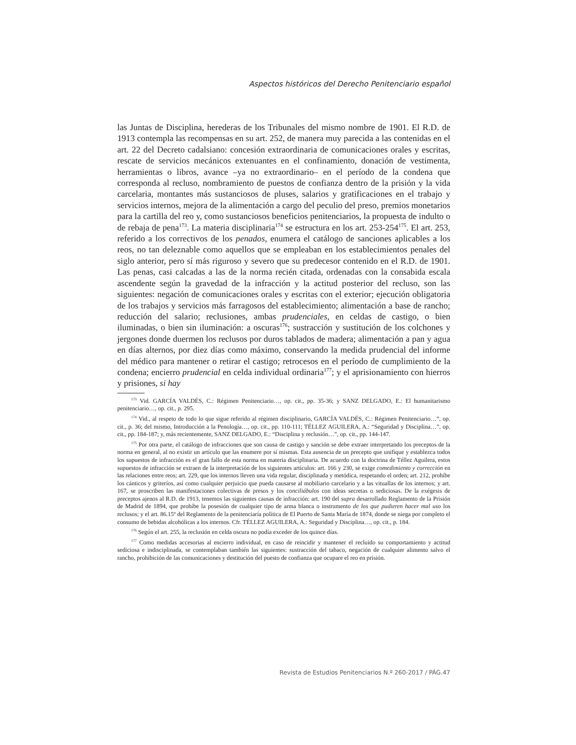Aspectos históricos del Derecho Penitenciario español
las Juntas de Disciplina, herederas de los Tribunales del mismo nombre de 1901. El R.D. de 1913 contempla las recompensas en su art. 252, de manera muy parecida a las contenidas en el art. 22 del Decreto cadalsiano: concesión extraordinaria de comunicaciones orales y escritas, rescate de servicios mecánicos extenuantes en el confinamiento, donación de vestimenta, herramientas o libros, avance –ya no extraordinario– en el período de la condena que corresponda al recluso, nombramiento de puestos de confianza dentro de la prisión y la vida carcelaria, montantes más sustanciosos de pluses, salarios y gratificaciones en el trabajo y servicios internos, mejora de la alimentación a cargo del peculio del preso, premios monetarios para la cartilla del reo y, como sustanciosos beneficios penitenciarios, la propuesta de indulto o de rebaja de pena<sup>173</sup>. La materia disciplinaria<sup>174</sup> se estructura en los art. 253-254<sup>175</sup>. El art. 253, referido a los correctivos de los penados, enumera el catálogo de sanciones aplicables a los reos, no tan deleznable como aquellos que se empleaban en los establecimientos penales del siglo anterior, pero sí más riguroso y severo que su predecesor contenido en el R.D. de 1901. Las penas, casi calcadas a las de la norma recién citada, ordenadas con la consabida escala ascendente según la gravedad de la infracción y la actitud posterior del recluso, son las siguientes: negación de comunicaciones orales y escritas con el exterior; ejecución obligatoria de los trabajos y servicios más farragosos del establecimiento; alimentación a base de rancho; reducción del salario; reclusiones, ambas prudenciales, en celdas de castigo, o bien iluminadas, o bien sin iluminación: a oscuras<sup>176</sup>; sustracción y sustitución de los colchones y jergones donde duermen los reclusos por duros tablados de madera; alimentación a pan y agua en días alternos, por diez días como máximo, conservando la medida prudencial del informe del médico para mantener o retirar el castigo; retrocesos en el período de cumplimiento de la condena; encierro prudencial en celda individual ordinaria<sup>177</sup>; y el aprisionamiento con hierros y prisiones, si hay
<sup>173</sup> Vid. GARCÍA VALDÉS, C.: Régimen Penitenciario…, op. cit., pp. 35-36; y SANZ DELGADO, E.: El humanitarismo penitenciario…, op. cit., p. 295.
<sup>174</sup> Vid., al respeto de todo lo que sigue referido al régimen disciplinario, GARCÍA VALDÉS, C.: Régimen Penitenciario…”, op. cit., p. 36; del mismo, Introducción a la Penología…, op. cit., pp. 110-111; TÉLLEZ AGUILERA, A.: “Seguridad y Disciplina…”, op. cit., pp. 184-187; y, más recientemente, SANZ DELGADO, E.: “Disciplina y reclusión…”, op. cit., pp. 144-147.
<sup>175</sup> Por otra parte, el catálogo de infracciones que son causa de castigo y sanción se debe extraer interpretando los preceptos de la norma en general, al no existir un artículo que las enumere por sí mismas. Esta ausencia de un precepto que unifique y establezca todos los supuestos de infracción es el gran fallo de esta norma en materia disciplinaria. De acuerdo con la doctrina de Téllez Aguilera, estos supuestos de infracción se extraen de la interpretación de los siguientes artículos: art. 166 y 230, se exige comedimiento y corrección en las relaciones entre reos; art. 229, que los internos lleven una vida regular, disciplinada y metódica, respetando el orden; art. 212, prohíbe los cánticos y griteríos, así como cualquier perjuicio que pueda causarse al mobiliario carcelario y a las vituallas de los internos; y art. 167, se proscriben las manifestaciones colectivas de presos y los conciliábulos con ideas secretas o sediciosas. De la exégesis de preceptos ajenos al R.D. de 1913, tenemos las siguientes causas de infracción: art. 190 del supra desarrollado Reglamento de la Prisión de Madrid de 1894, que prohíbe la posesión de cualquier tipo de arma blanca o instrumento de los que pudieren hacer mal uso los reclusos; y el art. 86.15º del Reglamento de la penitenciaría política de El Puerto de Santa María de 1874, donde se niega por completo el consumo de bebidas alcohólicas a los internos. Cfr. TÉLLEZ AGUILERA, A.: Seguridad y Disciplina…, op. cit., p. 184.
<sup>176</sup> Según el art. 255, la reclusión en celda oscura no podía exceder de los quince días.
<sup>177</sup> Como medidas accesorias al encierro individual, en caso de reincidir y mantener el recluido su comportamiento y actitud sediciosa e indisciplinada, se contemplaban también las siguientes: sustracción del tabaco, negación de cualquier alimento salvo el rancho, prohibición de las comunicaciones y destitución del puesto de confianza que ocupare el reo en prisión.
Revista de Estudios Penitenciarios N.º 260-2017 / PÁG.47